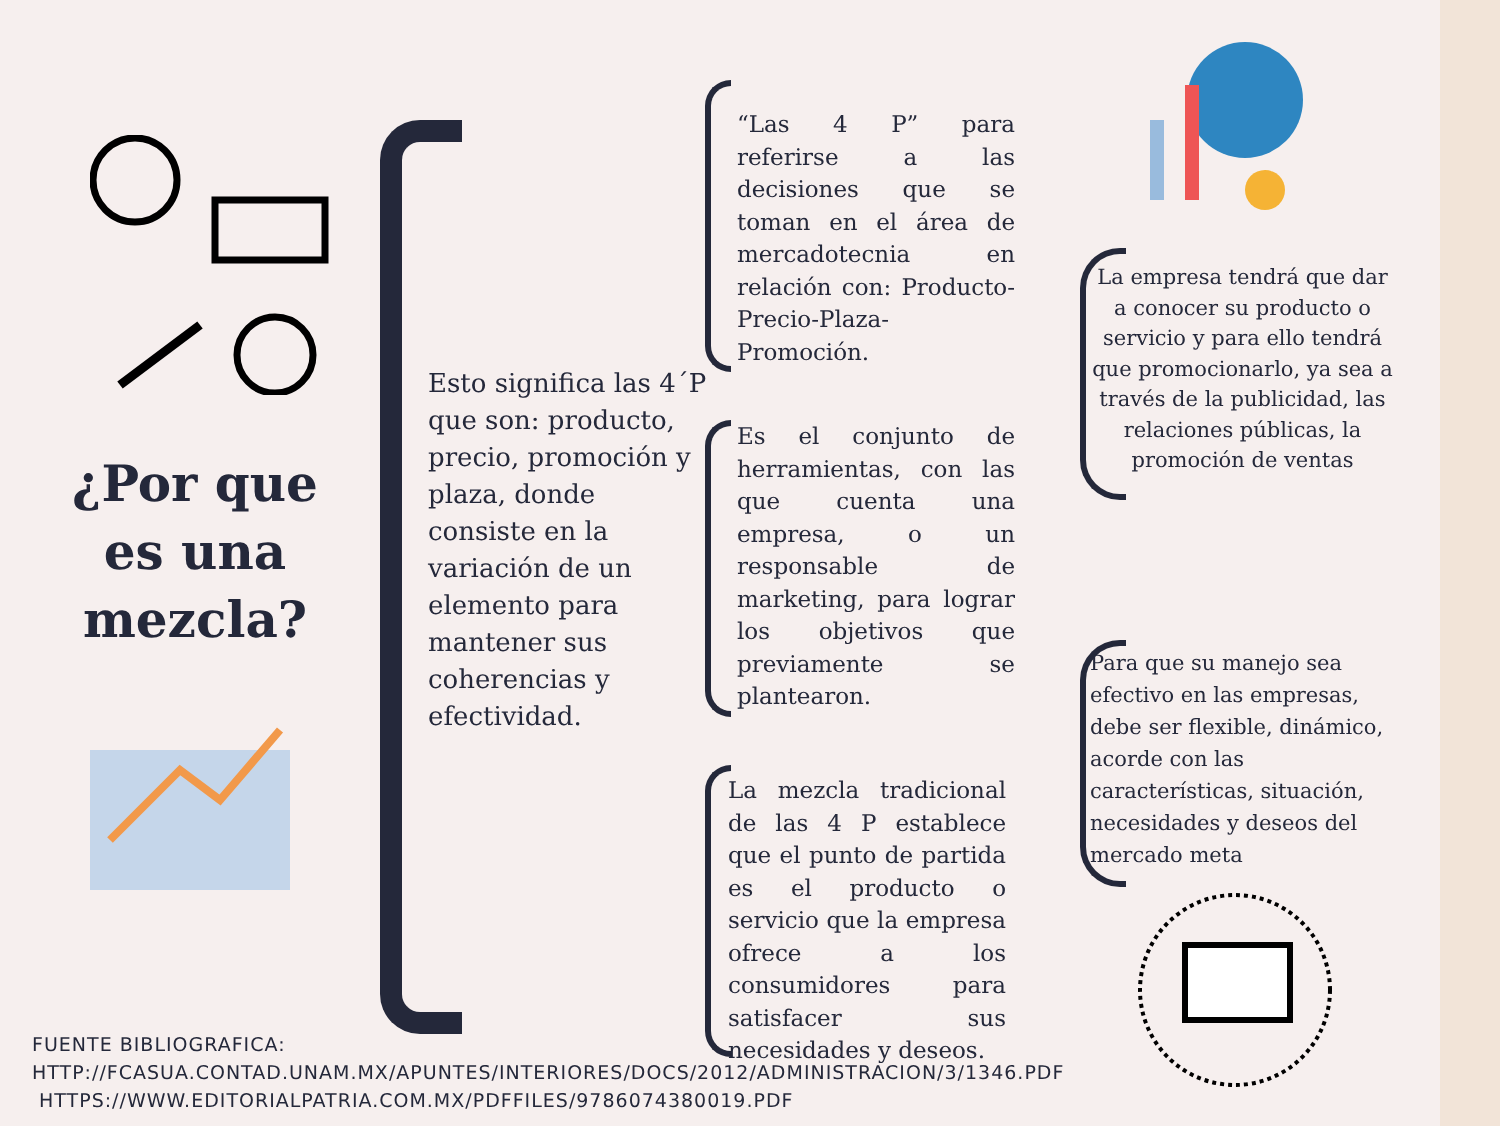¿Por que es una mezcla?
Esto significa las 4´P que son: producto, precio, promoción y plaza, donde consiste en la variación de un elemento para mantener sus coherencias y efectividad.
“Las 4 P” para referirse a las decisiones que se toman en el área de mercadotecnia en relación con: Producto-Precio-Plaza-Promoción.
Es el conjunto de herramientas, con las que cuenta una empresa, o un responsable de marketing, para lograr los objetivos que previamente se plantearon.
La mezcla tradicional de las 4 P establece que el punto de partida es el producto o servicio que la empresa ofrece a los consumidores para satisfacer sus necesidades y deseos.
La empresa tendrá que dar a conocer su producto o servicio y para ello tendrá que promocionarlo, ya sea a través de la publicidad, las relaciones públicas, la promoción de ventas
Para que su manejo sea efectivo en las empresas, debe ser flexible, dinámico, acorde con las características, situación, necesidades y deseos del mercado meta
FUENTE BIBLIOGRAFICA:
HTTP://FCASUA.CONTAD.UNAM.MX/APUNTES/INTERIORES/DOCS/2012/ADMINISTRACION/3/1346.PDF
HTTPS://WWW.EDITORIALPATRIA.COM.MX/PDFFILES/9786074380019.PDF